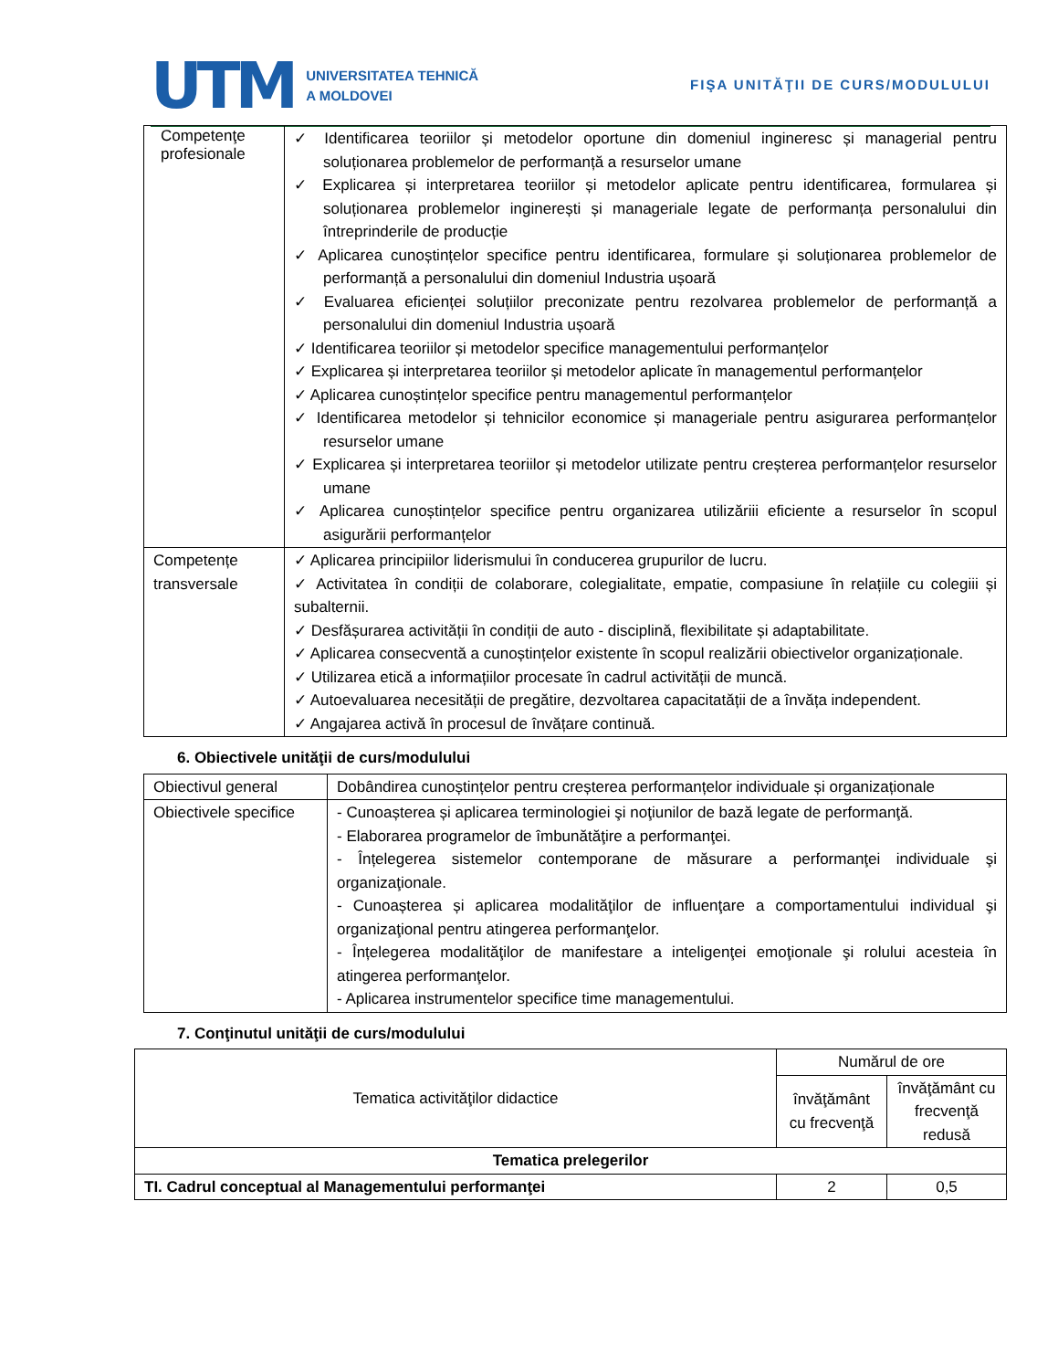UTM UNIVERSITATEA TEHNICĂ
A MOLDOVEI
FIŞA UNITĂŢII DE CURS/MODULULUI
| Competenţe profesionale | ✓ Identificarea teoriilor și metodelor oportune din domeniul ingineresc și managerial pentru soluționarea problemelor de performanță a resurselor umane ✓ Explicarea și interpretarea teoriilor și metodelor aplicate pentru identificarea, formularea și soluționarea problemelor inginerești și manageriale legate de performanța personalului din întreprinderile de producție ✓ Aplicarea cunoștințelor specifice pentru identificarea, formulare și soluționarea problemelor de performanță a personalului din domeniul Industria ușoară ✓ Evaluarea eficienței soluțiilor preconizate pentru rezolvarea problemelor de performanță a personalului din domeniul Industria ușoară ✓ Identificarea teoriilor și metodelor specifice managementului performanțelor ✓ Explicarea și interpretarea teoriilor și metodelor aplicate în managementul performanțelor ✓ Aplicarea cunoștințelor specifice pentru managementul performanțelor ✓ Identificarea metodelor și tehnicilor economice și manageriale pentru asigurarea performanțelor resurselor umane ✓ Explicarea și interpretarea teoriilor și metodelor utilizate pentru creșterea performanțelor resurselor umane ✓ Aplicarea cunoștințelor specifice pentru organizarea utilizăriii eficiente a resurselor în scopul asigurării performanțelor |
| Competențe transversale | ✓ Aplicarea principiilor liderismului în conducerea grupurilor de lucru. ✓ Activitatea în condiții de colaborare, colegialitate, empatie, compasiune în relațiile cu colegiii și subalternii. ✓ Desfășurarea activității în condiții de auto - disciplină, flexibilitate și adaptabilitate. ✓ Aplicarea consecventă a cunoștințelor existente în scopul realizării obiectivelor organizaționale. ✓ Utilizarea etică a informațiilor procesate în cadrul activității de muncă. ✓ Autoevaluarea necesității de pregătire, dezvoltarea capacitatății de a învăța independent. ✓ Angajarea activă în procesul de învățare continuă. |
6. Obiectivele unităţii de curs/modulului
| Obiectivul general | Dobândirea cunoștințelor pentru creșterea performanțelor individuale și organizaționale |
| Obiectivele specifice | - Cunoașterea și aplicarea terminologiei şi noţiunilor de bază legate de performanţă. - Elaborarea programelor de îmbunătăţire a performanţei. - Înțelegerea sistemelor contemporane de măsurare a performanţei individuale şi organizaţionale. - Cunoașterea și aplicarea modalităţilor de influenţare a comportamentului individual şi organizaţional pentru atingerea performanţelor. - Înțelegerea modalităţilor de manifestare a inteligenţei emoţionale şi rolului acesteia în atingerea performanţelor. - Aplicarea instrumentelor specifice time managementului. |
7. Conţinutul unităţii de curs/modulului
| Tematica activităţilor didactice | Numărul de ore | |
| | învăţământ cu frecvenţă | învăţământ cu frecvenţă redusă |
| Tematica prelegerilor | | |
| TI. Cadrul conceptual al Managementului performanţei | 2 | 0,5 |